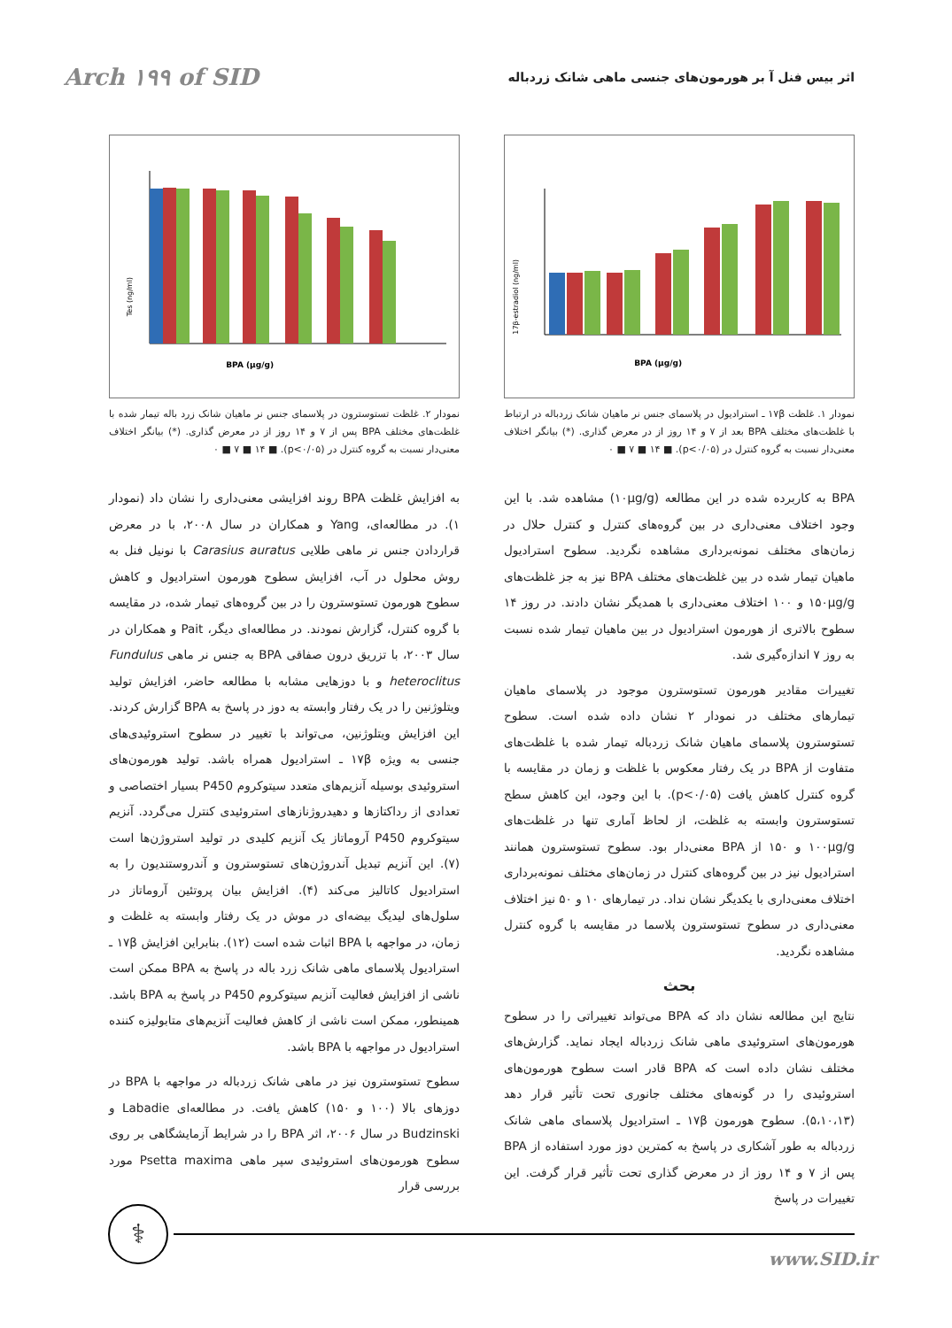Arch ۱۹۹ of SID
اثر بیس فنل آ بر هورمون‌های جنسی ماهی شانک زردباله
BPA (µg/g)
17β-estradiol (ng/ml)
نمودار ۱. غلظت ۱۷β ـ استرادیول در پلاسمای جنس نر ماهیان شانک زردباله در ارتباط با غلظت‌های مختلف BPA بعد از ۷ و ۱۴ روز از در معرض گذاری. (*) بیانگر اختلاف معنی‌دار نسبت به گروه کنترل در (p<۰/۰۵). ■ ۰ ■ ۷ ■ ۱۴
BPA به کاربرده شده در این مطالعه (۱۰µg/g) مشاهده شد. با این وجود اختلاف معنی‌داری در بین گروه‌های کنترل و کنترل حلال در زمان‌های مختلف نمونه‌برداری مشاهده نگردید. سطوح استرادیول ماهیان تیمار شده در بین غلظت‌های مختلف BPA نیز به جز غلظت‌های ۱۵۰µg/g و ۱۰۰ اختلاف معنی‌داری با همدیگر نشان دادند. در روز ۱۴ سطوح بالاتری از هورمون استرادیول در بین ماهیان تیمار شده نسبت به روز ۷ اندازه‌گیری شد.
تغییرات مقادیر هورمون تستوسترون موجود در پلاسمای ماهیان تیمارهای مختلف در نمودار ۲ نشان داده شده است. سطوح تستوسترون پلاسمای ماهیان شانک زردباله تیمار شده با غلظت‌های متفاوت از BPA در یک رفتار معکوس با غلظت و زمان در مقایسه با گروه کنترل کاهش یافت (p<۰/۰۵). با این وجود، این کاهش سطح تستوسترون وابسته به غلظت، از لحاظ آماری تنها در غلظت‌های ۱۰۰µg/g و ۱۵۰ از BPA معنی‌دار بود. سطوح تستوسترون همانند استرادیول نیز در بین گروه‌های کنترل در زمان‌های مختلف نمونه‌برداری اختلاف معنی‌داری با یکدیگر نشان نداد. در تیمارهای ۱۰ و ۵۰ نیز اختلاف معنی‌داری در سطوح تستوسترون پلاسما در مقایسه با گروه کنترل مشاهده نگردید.
بحث
نتایج این مطالعه نشان داد که BPA می‌تواند تغییراتی را در سطوح هورمون‌های استروئیدی ماهی شانک زردباله ایجاد نماید. گزارش‌های مختلف نشان داده است که BPA قادر است سطوح هورمون‌های استروئیدی را در گونه‌های مختلف جانوری تحت تأثیر قرار دهد (۵،۱۰،۱۳). سطوح هورمون ۱۷β ـ استرادیول پلاسمای ماهی شانک زردباله به طور آشکاری در پاسخ به کمترین دوز مورد استفاده از BPA پس از ۷ و ۱۴ روز از در معرض گذاری تحت تأثیر قرار گرفت. این تغییرات در پاسخ
BPA (µg/g)
Tes (ng/ml)
نمودار ۲. غلظت تستوسترون در پلاسمای جنس نر ماهیان شانک زرد باله تیمار شده با غلظت‌های مختلف BPA پس از ۷ و ۱۴ روز از در معرض گذاری. (*) بیانگر اختلاف معنی‌دار نسبت به گروه کنترل در (p<۰/۰۵). ■ ۰ ■ ۷ ■ ۱۴
به افزایش غلظت BPA روند افزایشی معنی‌داری را نشان داد (نمودار ۱). در مطالعه‌ای، Yang و همکاران در سال ۲۰۰۸، با در معرض قراردادن جنس نر ماهی طلایی Carasius auratus با نونیل فنل به روش محلول در آب، افزایش سطوح هورمون استرادیول و کاهش سطوح هورمون تستوسترون را در بین گروه‌های تیمار شده، در مقایسه با گروه کنترل، گزارش نمودند. در مطالعه‌ای دیگر، Pait و همکاران در سال ۲۰۰۳، با تزریق درون صفاقی BPA به جنس نر ماهی Fundulus heteroclitus و با دوزهایی مشابه با مطالعه حاضر، افزایش تولید ویتلوژنین را در یک رفتار وابسته به دوز در پاسخ به BPA گزارش کردند. این افزایش ویتلوژنین، می‌تواند با تغییر در سطوح استروئیدی‌های جنسی به ویژه ۱۷β ـ استرادیول همراه باشد. تولید هورمون‌های استروئیدی بوسیله آنزیم‌های متعدد سیتوکروم P450 بسیار اختصاصی و تعدادی از رداکتازها و دهیدروژنازهای استروئیدی کنترل می‌گردد. آنزیم سیتوکروم P450 آروماتاز یک آنزیم کلیدی در تولید استروژن‌ها است (۷). این آنزیم تبدیل آندروژن‌های تستوسترون و آندروستندیون را به استرادیول کاتالیز می‌کند (۴). افزایش بیان پروتئین آروماتاز در سلول‌های لیدیگ بیضه‌ای در موش در یک رفتار وابسته به غلظت و زمان، در مواجهه با BPA اثبات شده است (۱۲). بنابراین افزایش ۱۷β ـ استرادیول پلاسمای ماهی شانک زرد باله در پاسخ به BPA ممکن است ناشی از افزایش فعالیت آنزیم سیتوکروم P450 در پاسخ به BPA باشد. همینطور، ممکن است ناشی از کاهش فعالیت آنزیم‌های متابولیزه کننده استرادیول در مواجهه با BPA باشد.
سطوح تستوسترون نیز در ماهی شانک زردباله در مواجهه با BPA در دوزهای بالا (۱۰۰ و ۱۵۰) کاهش یافت. در مطالعه‌ای Labadie و Budzinski در سال ۲۰۰۶، اثر BPA را در شرایط آزمایشگاهی بر روی سطوح هورمون‌های استروئیدی سپر ماهی Psetta maxima مورد بررسی قرار
⚕
www.SID.ir